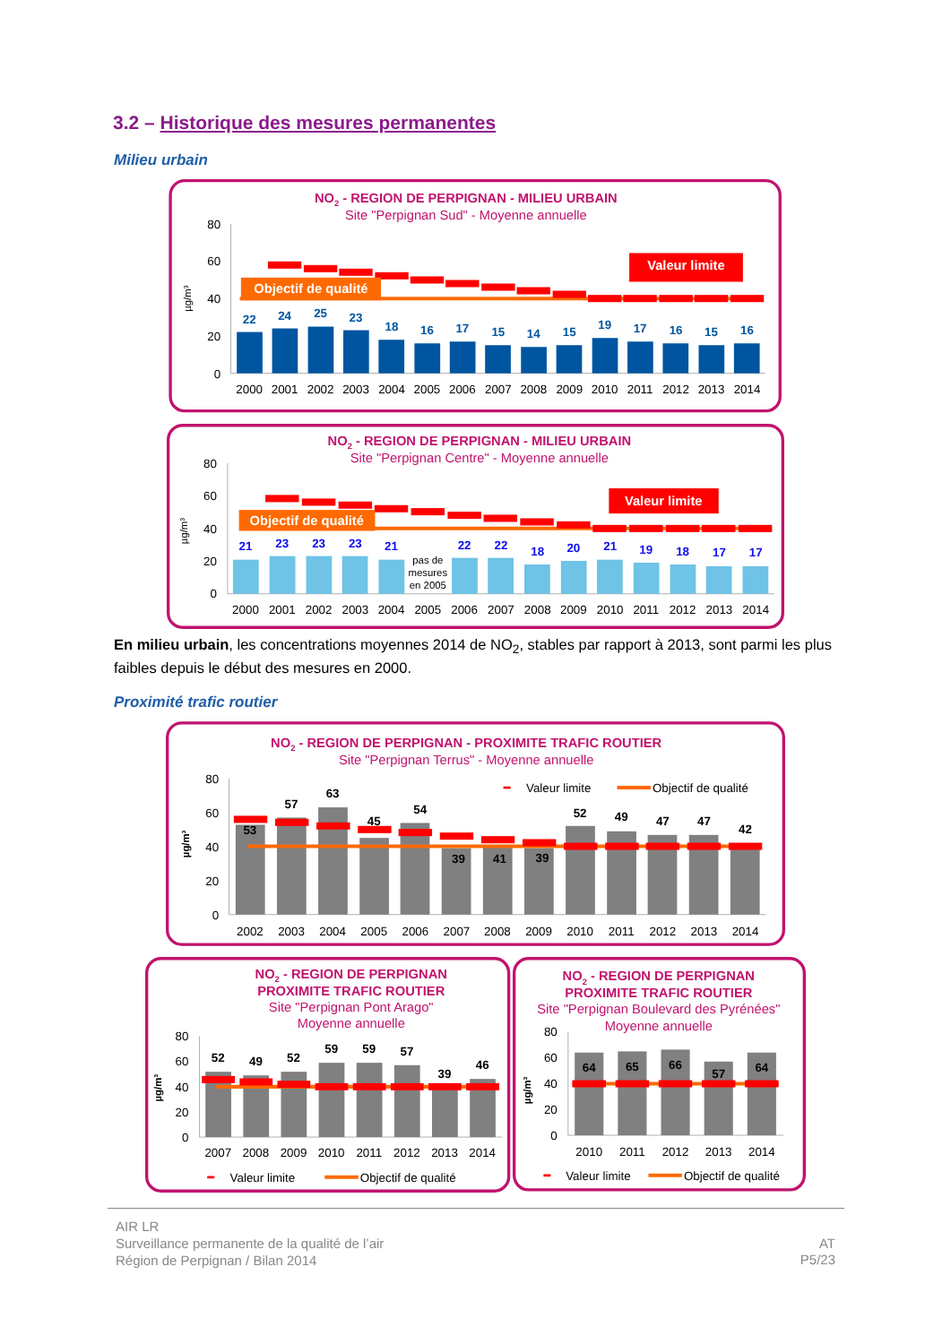3.2 – Historique des mesures permanentes
Milieu urbain
NO2 - REGION DE PERPIGNAN - MILIEU URBAIN
Site "Perpignan Sud" - Moyenne annuelle
80
60
40
20
0
µg/m³
22
24
25
23
18
16
17
15
14
15
19
17
16
15
16
Objectif de qualité
Valeur limite
2000
2001
2002
2003
2004
2005
2006
2007
2008
2009
2010
2011
2012
2013
2014
NO2 - REGION DE PERPIGNAN - MILIEU URBAIN
Site "Perpignan Centre" - Moyenne annuelle
80
60
40
20
0
µg/m³
21
23
23
23
21
22
22
18
20
21
19
18
17
17
pas de
mesures
en 2005
Objectif de qualité
Valeur limite
2000
2001
2002
2003
2004
2005
2006
2007
2008
2009
2010
2011
2012
2013
2014
En milieu urbain, les concentrations moyennes 2014 de NO<sub>2</sub>, stables par rapport à 2013, sont parmi les plus faibles depuis le début des mesures en 2000.
Proximité trafic routier
NO2 - REGION DE PERPIGNAN - PROXIMITE TRAFIC ROUTIER
Site "Perpignan Terrus" - Moyenne annuelle
80
60
40
20
0
µg/m³
53
57
63
45
54
39
41
39
52
49
47
47
42
Valeur limite
Objectif de qualité
2002
2003
2004
2005
2006
2007
2008
2009
2010
2011
2012
2013
2014
NO2 - REGION DE PERPIGNAN
PROXIMITE TRAFIC ROUTIER
Site "Perpignan Pont Arago"
Moyenne annuelle
80
60
40
20
0
µg/m³
52
49
52
59
59
57
39
46
2007
2008
2009
2010
2011
2012
2013
2014
Valeur limite
Objectif de qualité
NO2 - REGION DE PERPIGNAN
PROXIMITE TRAFIC ROUTIER
Site "Perpignan Boulevard des Pyrénées"
Moyenne annuelle
80
60
40
20
0
µg/m³
64
65
66
57
64
2010
2011
2012
2013
2014
Valeur limite
Objectif de qualité
AIR LR
Surveillance permanente de la qualité de l’air
Région de Perpignan / Bilan 2014
AT
P5/23